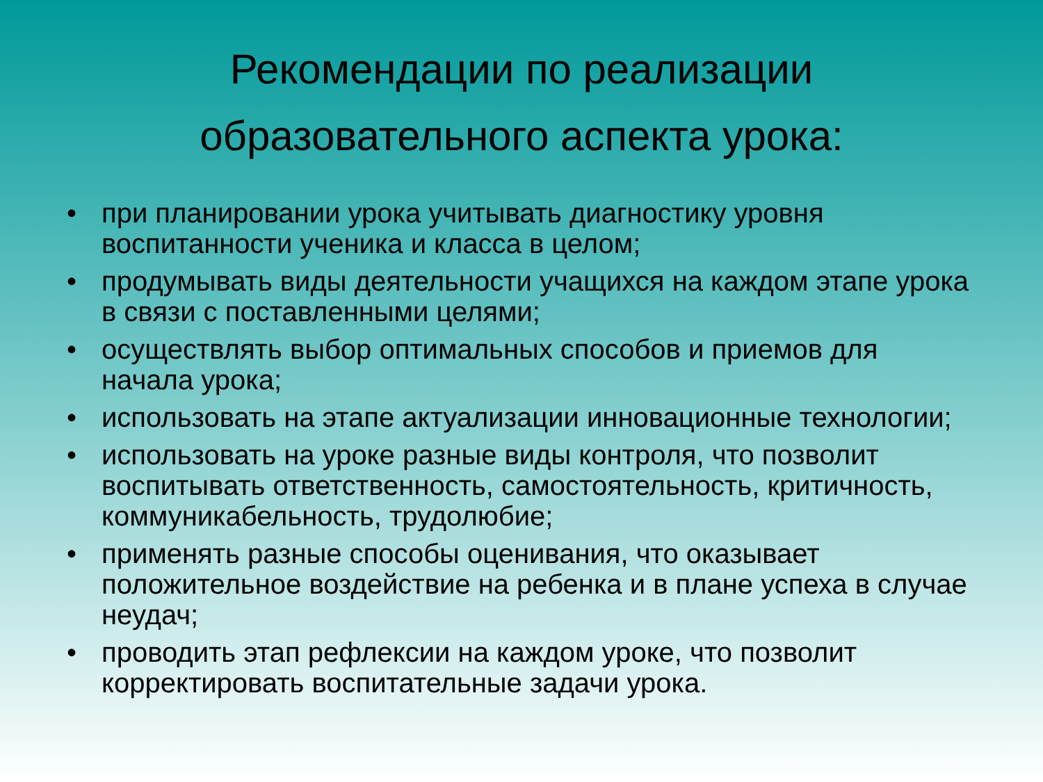Рекомендации по реализации
образовательного аспекта урока:
• при планировании урока учитывать диагностику уровня воспитанности ученика и класса в целом;
• продумывать виды деятельности учащихся на каждом этапе урока в связи с поставленными целями;
• осуществлять выбор оптимальных способов и приемов для начала урока;
• использовать на этапе актуализации инновационные технологии;
• использовать на уроке разные виды контроля, что позволит воспитывать ответственность, самостоятельность, критичность, коммуникабельность, трудолюбие;
• применять разные способы оценивания, что оказывает положительное воздействие на ребенка и в плане успеха в случае неудач;
• проводить этап рефлексии на каждом уроке, что позволит корректировать воспитательные задачи урока.